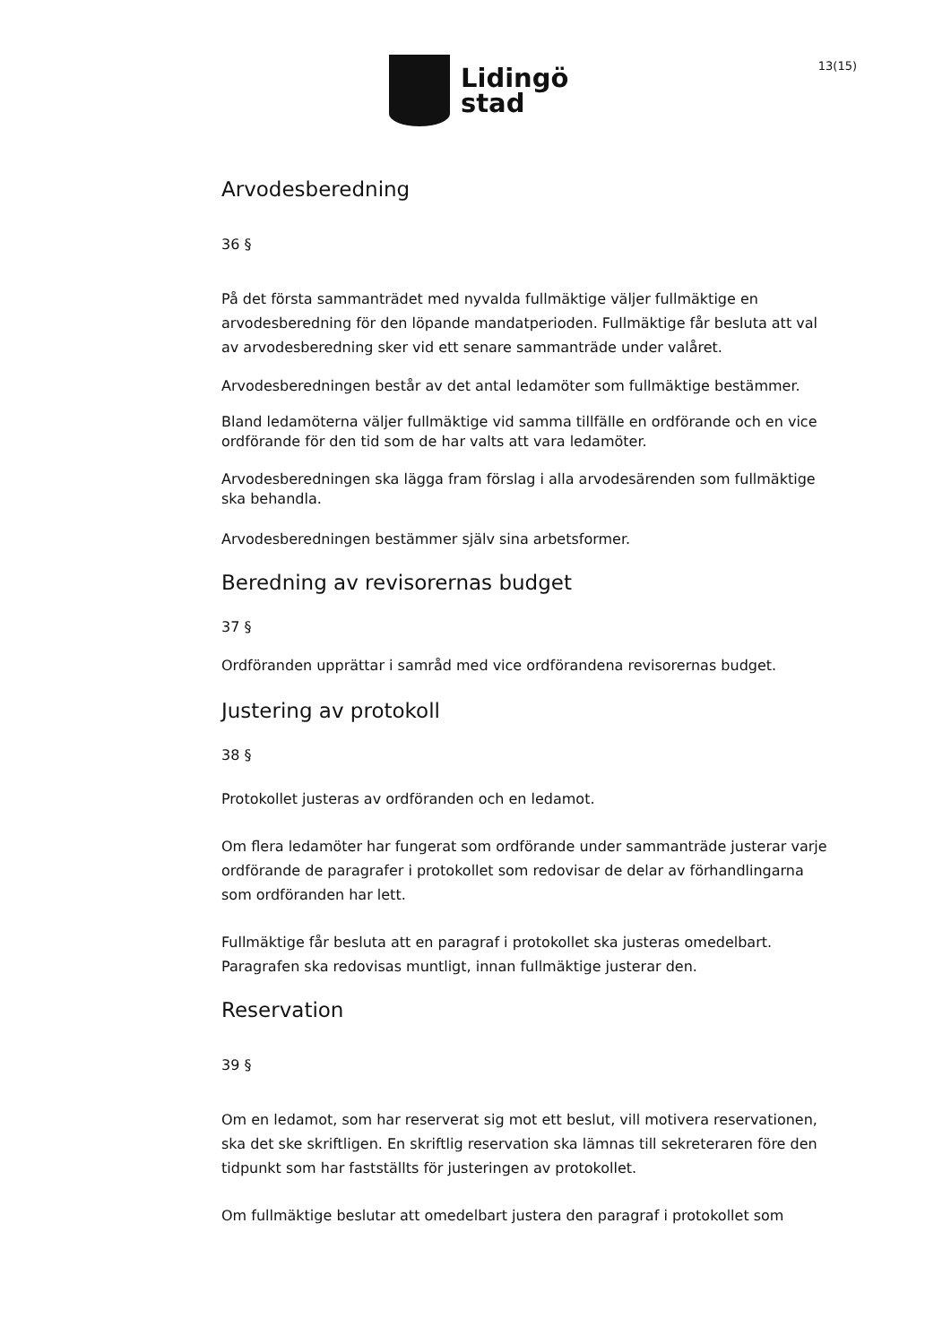Lidingö
stad
13(15)
Arvodesberedning
36 §
På det första sammanträdet med nyvalda fullmäktige väljer fullmäktige en arvodesberedning för den löpande mandatperioden. Fullmäktige får besluta att val av arvodesberedning sker vid ett senare sammanträde under valåret.
Arvodesberedningen består av det antal ledamöter som fullmäktige bestämmer.
Bland ledamöterna väljer fullmäktige vid samma tillfälle en ordförande och en vice ordförande för den tid som de har valts att vara ledamöter.
Arvodesberedningen ska lägga fram förslag i alla arvodesärenden som fullmäktige ska behandla.
Arvodesberedningen bestämmer själv sina arbetsformer.
Beredning av revisorernas budget
37 §
Ordföranden upprättar i samråd med vice ordförandena revisorernas budget.
Justering av protokoll
38 §
Protokollet justeras av ordföranden och en ledamot.
Om flera ledamöter har fungerat som ordförande under sammanträde justerar varje ordförande de paragrafer i protokollet som redovisar de delar av förhandlingarna som ordföranden har lett.
Fullmäktige får besluta att en paragraf i protokollet ska justeras omedelbart. Paragrafen ska redovisas muntligt, innan fullmäktige justerar den.
Reservation
39 §
Om en ledamot, som har reserverat sig mot ett beslut, vill motivera reservationen, ska det ske skriftligen. En skriftlig reservation ska lämnas till sekreteraren före den tidpunkt som har fastställts för justeringen av protokollet.
Om fullmäktige beslutar att omedelbart justera den paragraf i protokollet som